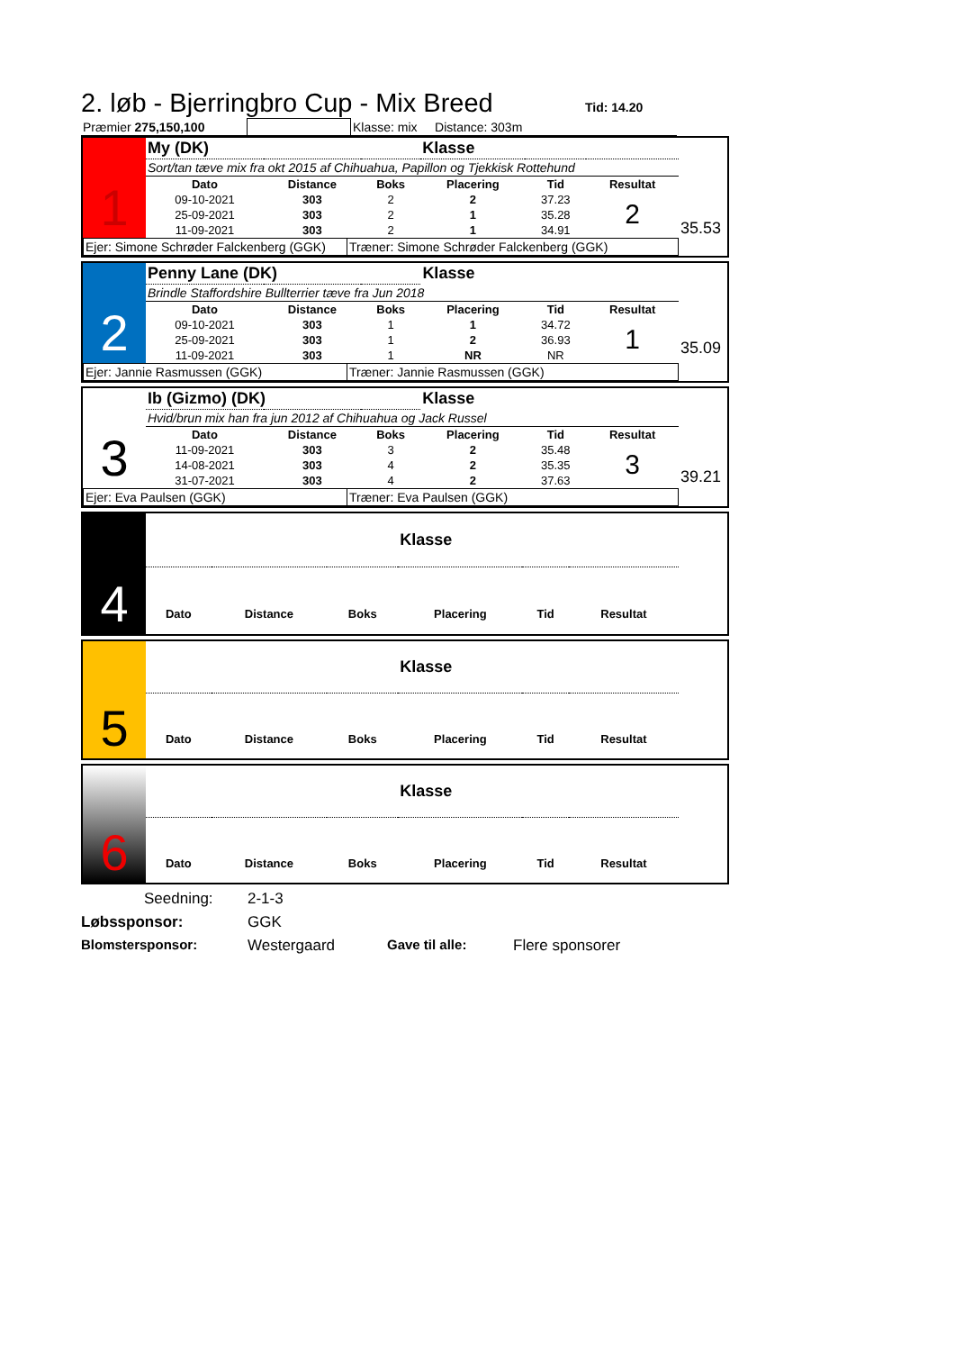2. løb - Bjerringbro Cup - Mix Breed
Tid: 14.20
| Præmier 275,150,100 | | Klasse: mix Distance: 303m |
35.53
| 1 | My (DK) | | | Klasse | | |
| | Sort/tan tæve mix fra okt 2015 af Chihuahua, Papillon og Tjekkisk Rottehund | | | | | |
| | Dato | Distance | Boks | Placering | Tid | Resultat |
| | 09-10-2021 | 303 | 2 | 2 | 37.23 | 2 |
| | 25-09-2021 | 303 | 2 | 1 | 35.28 | |
| | 11-09-2021 | 303 | 2 | 1 | 34.91 | |
| Ejer: Simone Schrøder Falckenberg (GGK) | Træner: Simone Schrøder Falckenberg (GGK) |
35.09
| 2 | Penny Lane (DK) | | | Klasse | | |
| | Brindle Staffordshire Bullterrier tæve fra Jun 2018 | | | | | |
| | Dato | Distance | Boks | Placering | Tid | Resultat |
| | 09-10-2021 | 303 | 1 | 1 | 34.72 | 1 |
| | 25-09-2021 | 303 | 1 | 2 | 36.93 | |
| | 11-09-2021 | 303 | 1 | NR | NR | |
| Ejer: Jannie Rasmussen (GGK) | Træner: Jannie Rasmussen (GGK) |
39.21
| 3 | Ib (Gizmo) (DK) | | | Klasse | | |
| | Hvid/brun mix han fra jun 2012 af Chihuahua og Jack Russel | | | | | |
| | Dato | Distance | Boks | Placering | Tid | Resultat |
| | 11-09-2021 | 303 | 3 | 2 | 35.48 | 3 |
| | 14-08-2021 | 303 | 4 | 2 | 35.35 | |
| | 31-07-2021 | 303 | 4 | 2 | 37.63 | |
| Ejer: Eva Paulsen (GGK) | Træner: Eva Paulsen (GGK) |
| 4 | | | | Klasse | | |
| | Dato | Distance | Boks | Placering | Tid | Resultat |
| 5 | | | | Klasse | | |
| | Dato | Distance | Boks | Placering | Tid | Resultat |
| 6 | | | | Klasse | | |
| | Dato | Distance | Boks | Placering | Tid | Resultat |
Seedning: 2-1-3
Løbssponsor: GGK
Blomstersponsor: Westergaard Gave til alle: Flere sponsorer